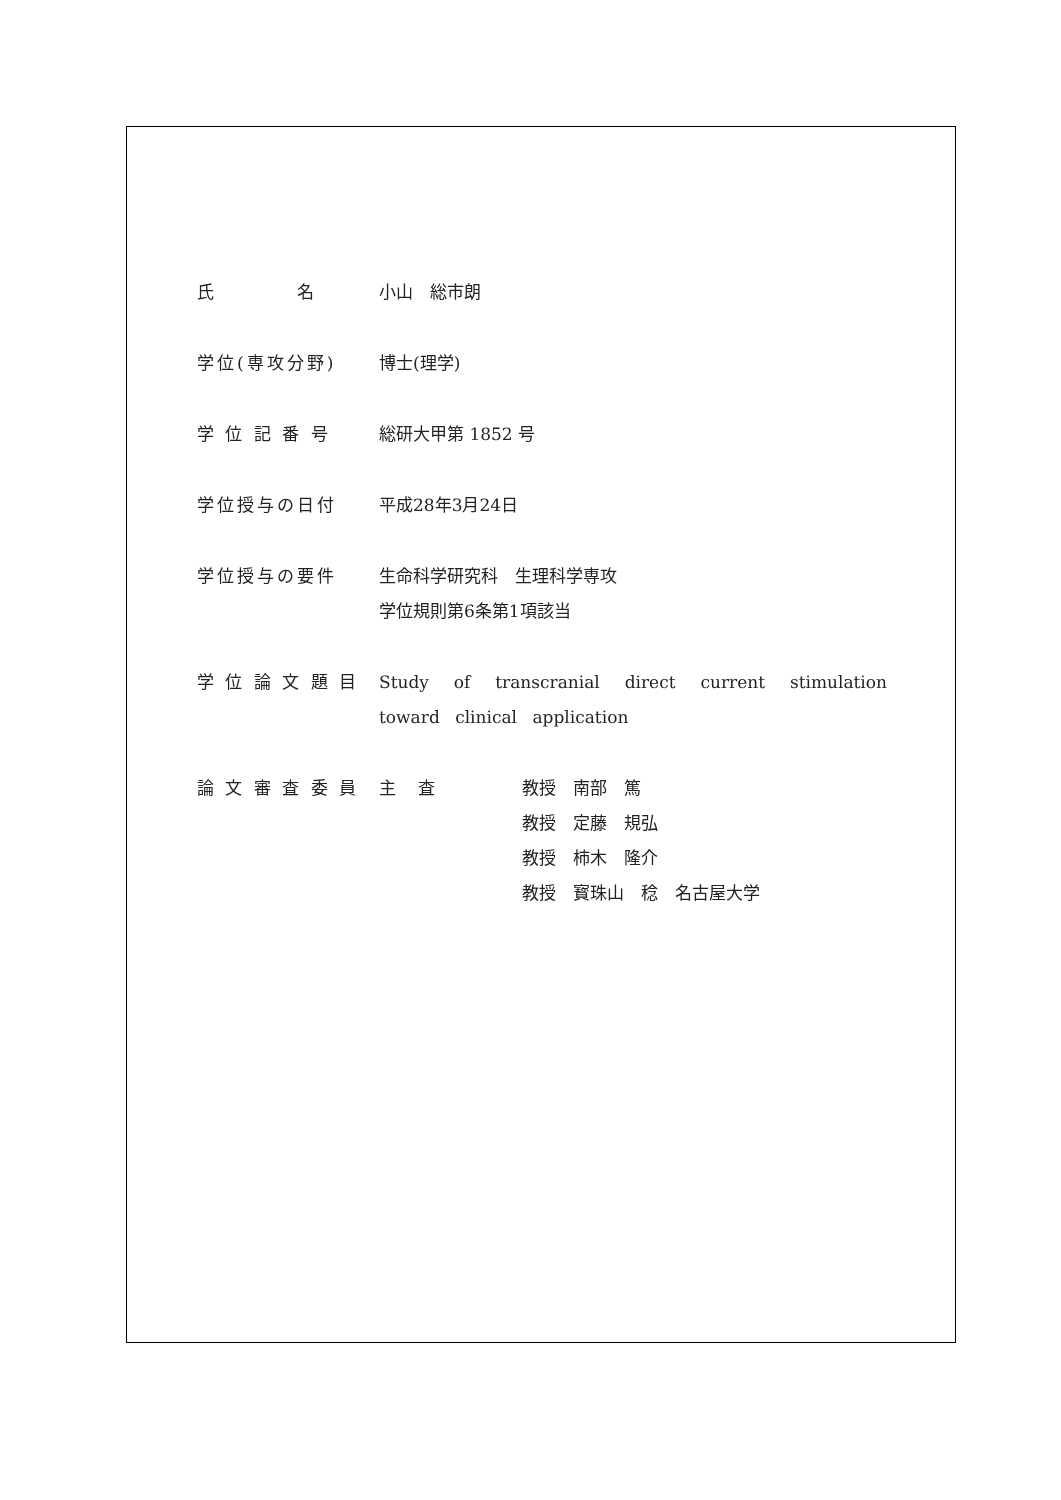氏　　　　名 小山　総市朗
学位(専攻分野) 博士(理学)
学 位 記 番 号 総研大甲第 1852 号
学位授与の日付 平成28年3月24日
学位授与の要件 生命科学研究科　生理科学専攻
学位規則第6条第1項該当
学 位 論 文 題 目
Study of transcranial direct current stimulation toward clinical application
論 文 審 査 委 員
主　 査 教授　南部　篤
教授　定藤　規弘
教授　柿木　隆介
教授　寳珠山　稔　名古屋大学